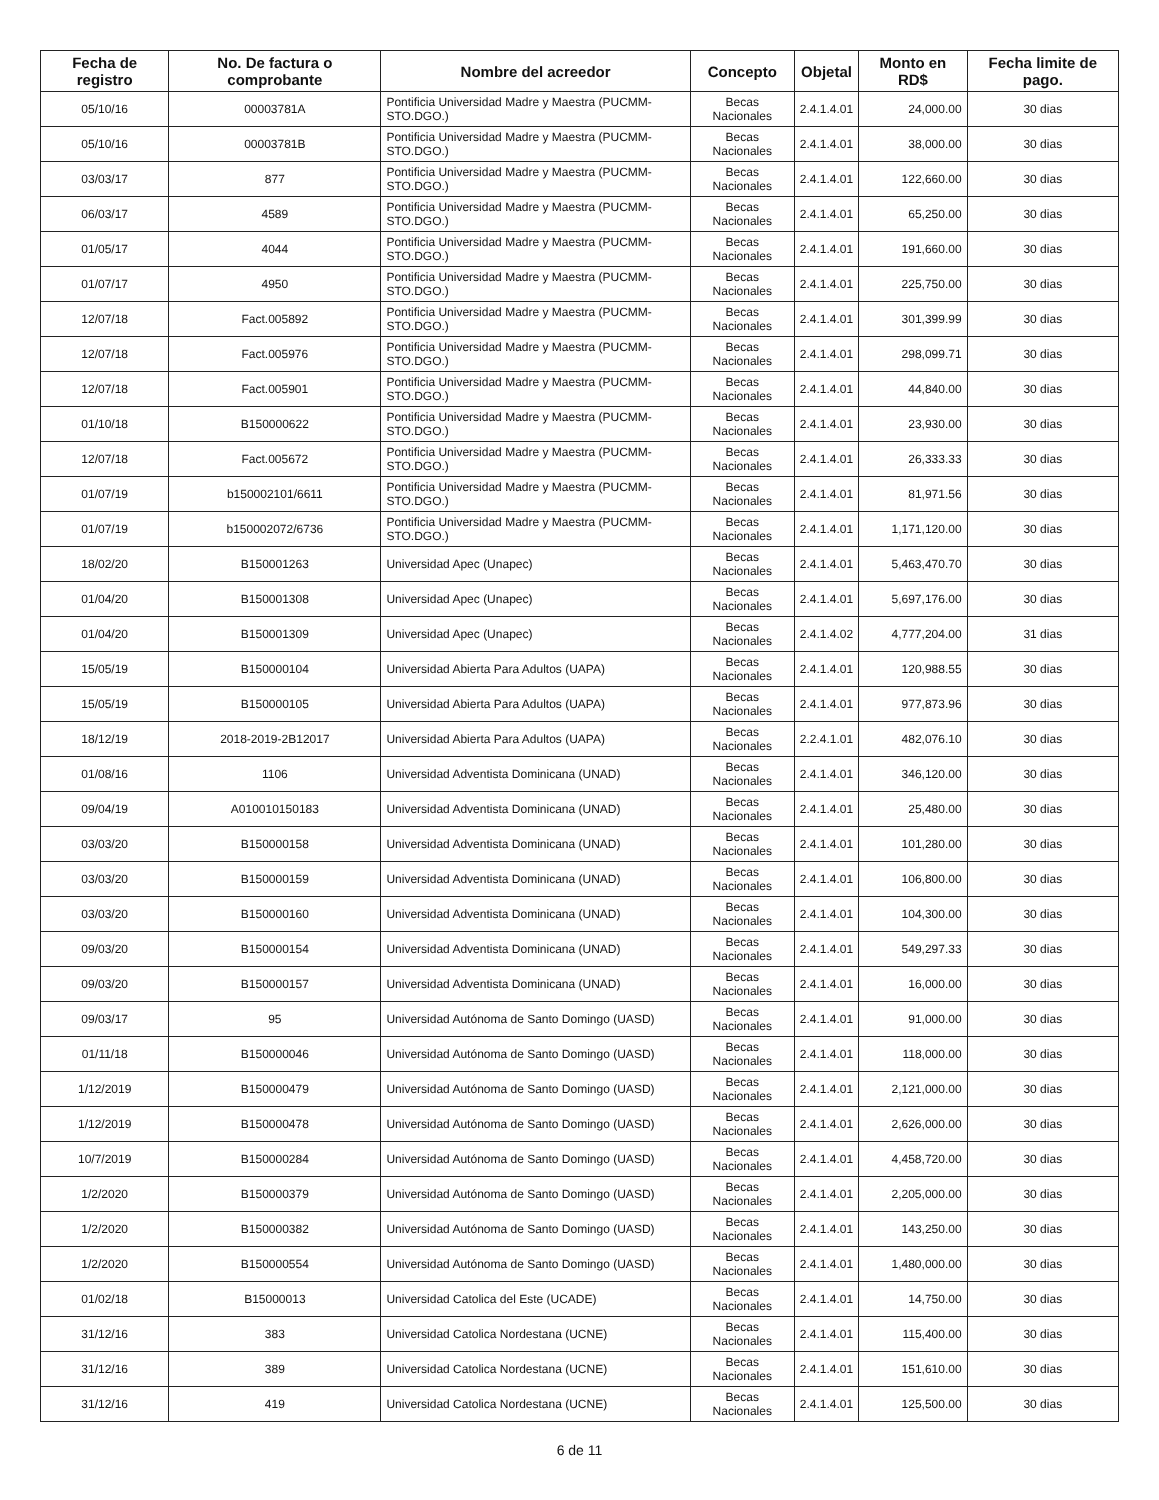| Fecha de registro | No. De factura o comprobante | Nombre del acreedor | Concepto | Objetal | Monto en RD$ | Fecha limite de pago. |
| --- | --- | --- | --- | --- | --- | --- |
| 05/10/16 | 00003781A | Pontificia Universidad Madre y Maestra (PUCMM-STO.DGO.) | Becas Nacionales | 2.4.1.4.01 | 24,000.00 | 30 dias |
| 05/10/16 | 00003781B | Pontificia Universidad Madre y Maestra (PUCMM-STO.DGO.) | Becas Nacionales | 2.4.1.4.01 | 38,000.00 | 30 dias |
| 03/03/17 | 877 | Pontificia Universidad Madre y Maestra (PUCMM-STO.DGO.) | Becas Nacionales | 2.4.1.4.01 | 122,660.00 | 30 dias |
| 06/03/17 | 4589 | Pontificia Universidad Madre y Maestra (PUCMM-STO.DGO.) | Becas Nacionales | 2.4.1.4.01 | 65,250.00 | 30 dias |
| 01/05/17 | 4044 | Pontificia Universidad Madre y Maestra (PUCMM-STO.DGO.) | Becas Nacionales | 2.4.1.4.01 | 191,660.00 | 30 dias |
| 01/07/17 | 4950 | Pontificia Universidad Madre y Maestra (PUCMM-STO.DGO.) | Becas Nacionales | 2.4.1.4.01 | 225,750.00 | 30 dias |
| 12/07/18 | Fact.005892 | Pontificia Universidad Madre y Maestra (PUCMM-STO.DGO.) | Becas Nacionales | 2.4.1.4.01 | 301,399.99 | 30 dias |
| 12/07/18 | Fact.005976 | Pontificia Universidad Madre y Maestra (PUCMM-STO.DGO.) | Becas Nacionales | 2.4.1.4.01 | 298,099.71 | 30 dias |
| 12/07/18 | Fact.005901 | Pontificia Universidad Madre y Maestra (PUCMM-STO.DGO.) | Becas Nacionales | 2.4.1.4.01 | 44,840.00 | 30 dias |
| 01/10/18 | B150000622 | Pontificia Universidad Madre y Maestra (PUCMM-STO.DGO.) | Becas Nacionales | 2.4.1.4.01 | 23,930.00 | 30 dias |
| 12/07/18 | Fact.005672 | Pontificia Universidad Madre y Maestra (PUCMM-STO.DGO.) | Becas Nacionales | 2.4.1.4.01 | 26,333.33 | 30 dias |
| 01/07/19 | b150002101/6611 | Pontificia Universidad Madre y Maestra (PUCMM-STO.DGO.) | Becas Nacionales | 2.4.1.4.01 | 81,971.56 | 30 dias |
| 01/07/19 | b150002072/6736 | Pontificia Universidad Madre y Maestra (PUCMM-STO.DGO.) | Becas Nacionales | 2.4.1.4.01 | 1,171,120.00 | 30 dias |
| 18/02/20 | B150001263 | Universidad Apec (Unapec) | Becas Nacionales | 2.4.1.4.01 | 5,463,470.70 | 30 dias |
| 01/04/20 | B150001308 | Universidad Apec (Unapec) | Becas Nacionales | 2.4.1.4.01 | 5,697,176.00 | 30 dias |
| 01/04/20 | B150001309 | Universidad Apec (Unapec) | Becas Nacionales | 2.4.1.4.02 | 4,777,204.00 | 31 dias |
| 15/05/19 | B150000104 | Universidad Abierta Para Adultos (UAPA) | Becas Nacionales | 2.4.1.4.01 | 120,988.55 | 30 dias |
| 15/05/19 | B150000105 | Universidad Abierta Para Adultos (UAPA) | Becas Nacionales | 2.4.1.4.01 | 977,873.96 | 30 dias |
| 18/12/19 | 2018-2019-2B12017 | Universidad Abierta Para Adultos (UAPA) | Becas Nacionales | 2.2.4.1.01 | 482,076.10 | 30 dias |
| 01/08/16 | 1106 | Universidad Adventista Dominicana (UNAD) | Becas Nacionales | 2.4.1.4.01 | 346,120.00 | 30 dias |
| 09/04/19 | A010010150183 | Universidad Adventista Dominicana (UNAD) | Becas Nacionales | 2.4.1.4.01 | 25,480.00 | 30 dias |
| 03/03/20 | B150000158 | Universidad Adventista Dominicana (UNAD) | Becas Nacionales | 2.4.1.4.01 | 101,280.00 | 30 dias |
| 03/03/20 | B150000159 | Universidad Adventista Dominicana (UNAD) | Becas Nacionales | 2.4.1.4.01 | 106,800.00 | 30 dias |
| 03/03/20 | B150000160 | Universidad Adventista Dominicana (UNAD) | Becas Nacionales | 2.4.1.4.01 | 104,300.00 | 30 dias |
| 09/03/20 | B150000154 | Universidad Adventista Dominicana (UNAD) | Becas Nacionales | 2.4.1.4.01 | 549,297.33 | 30 dias |
| 09/03/20 | B150000157 | Universidad Adventista Dominicana (UNAD) | Becas Nacionales | 2.4.1.4.01 | 16,000.00 | 30 dias |
| 09/03/17 | 95 | Universidad Autónoma de Santo Domingo (UASD) | Becas Nacionales | 2.4.1.4.01 | 91,000.00 | 30 dias |
| 01/11/18 | B150000046 | Universidad Autónoma de Santo Domingo (UASD) | Becas Nacionales | 2.4.1.4.01 | 118,000.00 | 30 dias |
| 1/12/2019 | B150000479 | Universidad Autónoma de Santo Domingo (UASD) | Becas Nacionales | 2.4.1.4.01 | 2,121,000.00 | 30 dias |
| 1/12/2019 | B150000478 | Universidad Autónoma de Santo Domingo (UASD) | Becas Nacionales | 2.4.1.4.01 | 2,626,000.00 | 30 dias |
| 10/7/2019 | B150000284 | Universidad Autónoma de Santo Domingo (UASD) | Becas Nacionales | 2.4.1.4.01 | 4,458,720.00 | 30 dias |
| 1/2/2020 | B150000379 | Universidad Autónoma de Santo Domingo (UASD) | Becas Nacionales | 2.4.1.4.01 | 2,205,000.00 | 30 dias |
| 1/2/2020 | B150000382 | Universidad Autónoma de Santo Domingo (UASD) | Becas Nacionales | 2.4.1.4.01 | 143,250.00 | 30 dias |
| 1/2/2020 | B150000554 | Universidad Autónoma de Santo Domingo (UASD) | Becas Nacionales | 2.4.1.4.01 | 1,480,000.00 | 30 dias |
| 01/02/18 | B15000013 | Universidad Catolica del Este (UCADE) | Becas Nacionales | 2.4.1.4.01 | 14,750.00 | 30 dias |
| 31/12/16 | 383 | Universidad Catolica Nordestana (UCNE) | Becas Nacionales | 2.4.1.4.01 | 115,400.00 | 30 dias |
| 31/12/16 | 389 | Universidad Catolica Nordestana (UCNE) | Becas Nacionales | 2.4.1.4.01 | 151,610.00 | 30 dias |
| 31/12/16 | 419 | Universidad Catolica Nordestana (UCNE) | Becas Nacionales | 2.4.1.4.01 | 125,500.00 | 30 dias |
6 de 11